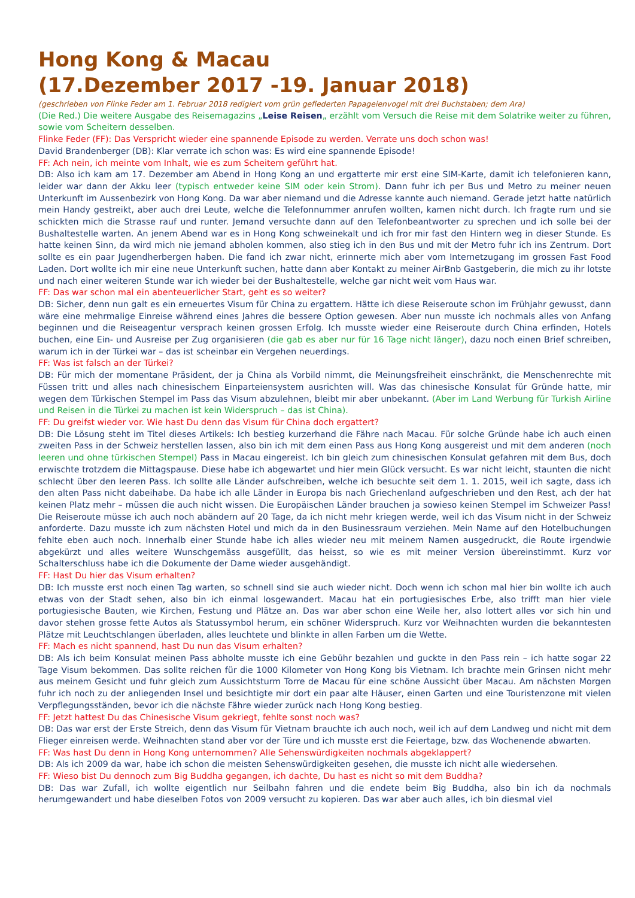Hong Kong & Macau
(17.Dezember 2017 -19. Januar 2018)
(geschrieben von Flinke Feder am 1. Februar 2018 redigiert vom grün gefiederten Papageienvogel mit drei Buchstaben; dem Ara)
(Die Red.) Die weitere Ausgabe des Reisemagazins „Leise Reisen„ erzählt vom Versuch die Reise mit dem Solatrike weiter zu führen, sowie vom Scheitern desselben.
Flinke Feder (FF): Das Verspricht wieder eine spannende Episode zu werden. Verrate uns doch schon was!
David Brandenberger (DB): Klar verrate ich schon was: Es wird eine spannende Episode!
FF: Ach nein, ich meinte vom Inhalt, wie es zum Scheitern geführt hat.
DB: Also ich kam am 17. Dezember am Abend in Hong Kong an und ergatterte mir erst eine SIM-Karte, damit ich telefonieren kann, leider war dann der Akku leer (typisch entweder keine SIM oder kein Strom). Dann fuhr ich per Bus und Metro zu meiner neuen Unterkunft im Aussenbezirk von Hong Kong. Da war aber niemand und die Adresse kannte auch niemand. Gerade jetzt hatte natürlich mein Handy gestreikt, aber auch drei Leute, welche die Telefonnummer anrufen wollten, kamen nicht durch. Ich fragte rum und sie schickten mich die Strasse rauf und runter. Jemand versuchte dann auf den Telefonbeantworter zu sprechen und ich solle bei der Bushaltestelle warten. An jenem Abend war es in Hong Kong schweinekalt und ich fror mir fast den Hintern weg in dieser Stunde. Es hatte keinen Sinn, da wird mich nie jemand abholen kommen, also stieg ich in den Bus und mit der Metro fuhr ich ins Zentrum. Dort sollte es ein paar Jugendherbergen haben. Die fand ich zwar nicht, erinnerte mich aber vom Internetzugang im grossen Fast Food Laden. Dort wollte ich mir eine neue Unterkunft suchen, hatte dann aber Kontakt zu meiner AirBnb Gastgeberin, die mich zu ihr lotste und nach einer weiteren Stunde war ich wieder bei der Bushaltestelle, welche gar nicht weit vom Haus war.
FF: Das war schon mal ein abenteuerlicher Start, geht es so weiter?
DB: Sicher, denn nun galt es ein erneuertes Visum für China zu ergattern. Hätte ich diese Reiseroute schon im Frühjahr gewusst, dann wäre eine mehrmalige Einreise während eines Jahres die bessere Option gewesen. Aber nun musste ich nochmals alles von Anfang beginnen und die Reiseagentur versprach keinen grossen Erfolg. Ich musste wieder eine Reiseroute durch China erfinden, Hotels buchen, eine Ein- und Ausreise per Zug organisieren (die gab es aber nur für 16 Tage nicht länger), dazu noch einen Brief schreiben, warum ich in der Türkei war – das ist scheinbar ein Vergehen neuerdings.
FF: Was ist falsch an der Türkei?
DB: Für mich der momentane Präsident, der ja China als Vorbild nimmt, die Meinungsfreiheit einschränkt, die Menschenrechte mit Füssen tritt und alles nach chinesischem Einparteiensystem ausrichten will. Was das chinesische Konsulat für Gründe hatte, mir wegen dem Türkischen Stempel im Pass das Visum abzulehnen, bleibt mir aber unbekannt. (Aber im Land Werbung für Turkish Airline und Reisen in die Türkei zu machen ist kein Widerspruch – das ist China).
FF: Du greifst wieder vor. Wie hast Du denn das Visum für China doch ergattert?
DB: Die Lösung steht im Titel dieses Artikels: Ich bestieg kurzerhand die Fähre nach Macau. Für solche Gründe habe ich auch einen zweiten Pass in der Schweiz herstellen lassen, also bin ich mit dem einen Pass aus Hong Kong ausgereist und mit dem anderen (noch leeren und ohne türkischen Stempel) Pass in Macau eingereist. Ich bin gleich zum chinesischen Konsulat gefahren mit dem Bus, doch erwischte trotzdem die Mittagspause. Diese habe ich abgewartet und hier mein Glück versucht. Es war nicht leicht, staunten die nicht schlecht über den leeren Pass. Ich sollte alle Länder aufschreiben, welche ich besuchte seit dem 1. 1. 2015, weil ich sagte, dass ich den alten Pass nicht dabeihabe. Da habe ich alle Länder in Europa bis nach Griechenland aufgeschrieben und den Rest, ach der hat keinen Platz mehr – müssen die auch nicht wissen. Die Europäischen Länder brauchen ja sowieso keinen Stempel im Schweizer Pass! Die Reiseroute müsse ich auch noch abändern auf 20 Tage, da ich nicht mehr kriegen werde, weil ich das Visum nicht in der Schweiz anforderte. Dazu musste ich zum nächsten Hotel und mich da in den Businessraum verziehen. Mein Name auf den Hotelbuchungen fehlte eben auch noch. Innerhalb einer Stunde habe ich alles wieder neu mit meinem Namen ausgedruckt, die Route irgendwie abgekürzt und alles weitere Wunschgemäss ausgefüllt, das heisst, so wie es mit meiner Version übereinstimmt. Kurz vor Schalterschluss habe ich die Dokumente der Dame wieder ausgehändigt.
FF: Hast Du hier das Visum erhalten?
DB: Ich musste erst noch einen Tag warten, so schnell sind sie auch wieder nicht. Doch wenn ich schon mal hier bin wollte ich auch etwas von der Stadt sehen, also bin ich einmal losgewandert. Macau hat ein portugiesisches Erbe, also trifft man hier viele portugiesische Bauten, wie Kirchen, Festung und Plätze an. Das war aber schon eine Weile her, also lottert alles vor sich hin und davor stehen grosse fette Autos als Statussymbol herum, ein schöner Widerspruch. Kurz vor Weihnachten wurden die bekanntesten Plätze mit Leuchtschlangen überladen, alles leuchtete und blinkte in allen Farben um die Wette.
FF: Mach es nicht spannend, hast Du nun das Visum erhalten?
DB: Als ich beim Konsulat meinen Pass abholte musste ich eine Gebühr bezahlen und guckte in den Pass rein – ich hatte sogar 22 Tage Visum bekommen. Das sollte reichen für die 1000 Kilometer von Hong Kong bis Vietnam. Ich brachte mein Grinsen nicht mehr aus meinem Gesicht und fuhr gleich zum Aussichtsturm Torre de Macau für eine schöne Aussicht über Macau. Am nächsten Morgen fuhr ich noch zu der anliegenden Insel und besichtigte mir dort ein paar alte Häuser, einen Garten und eine Touristenzone mit vielen Verpflegungsständen, bevor ich die nächste Fähre wieder zurück nach Hong Kong bestieg.
FF: Jetzt hattest Du das Chinesische Visum gekriegt, fehlte sonst noch was?
DB: Das war erst der Erste Streich, denn das Visum für Vietnam brauchte ich auch noch, weil ich auf dem Landweg und nicht mit dem Flieger einreisen werde. Weihnachten stand aber vor der Türe und ich musste erst die Feiertage, bzw. das Wochenende abwarten.
FF: Was hast Du denn in Hong Kong unternommen? Alle Sehenswürdigkeiten nochmals abgeklappert?
DB: Als ich 2009 da war, habe ich schon die meisten Sehenswürdigkeiten gesehen, die musste ich nicht alle wiedersehen.
FF: Wieso bist Du dennoch zum Big Buddha gegangen, ich dachte, Du hast es nicht so mit dem Buddha?
DB: Das war Zufall, ich wollte eigentlich nur Seilbahn fahren und die endete beim Big Buddha, also bin ich da nochmals herumgewandert und habe dieselben Fotos von 2009 versucht zu kopieren. Das war aber auch alles, ich bin diesmal viel